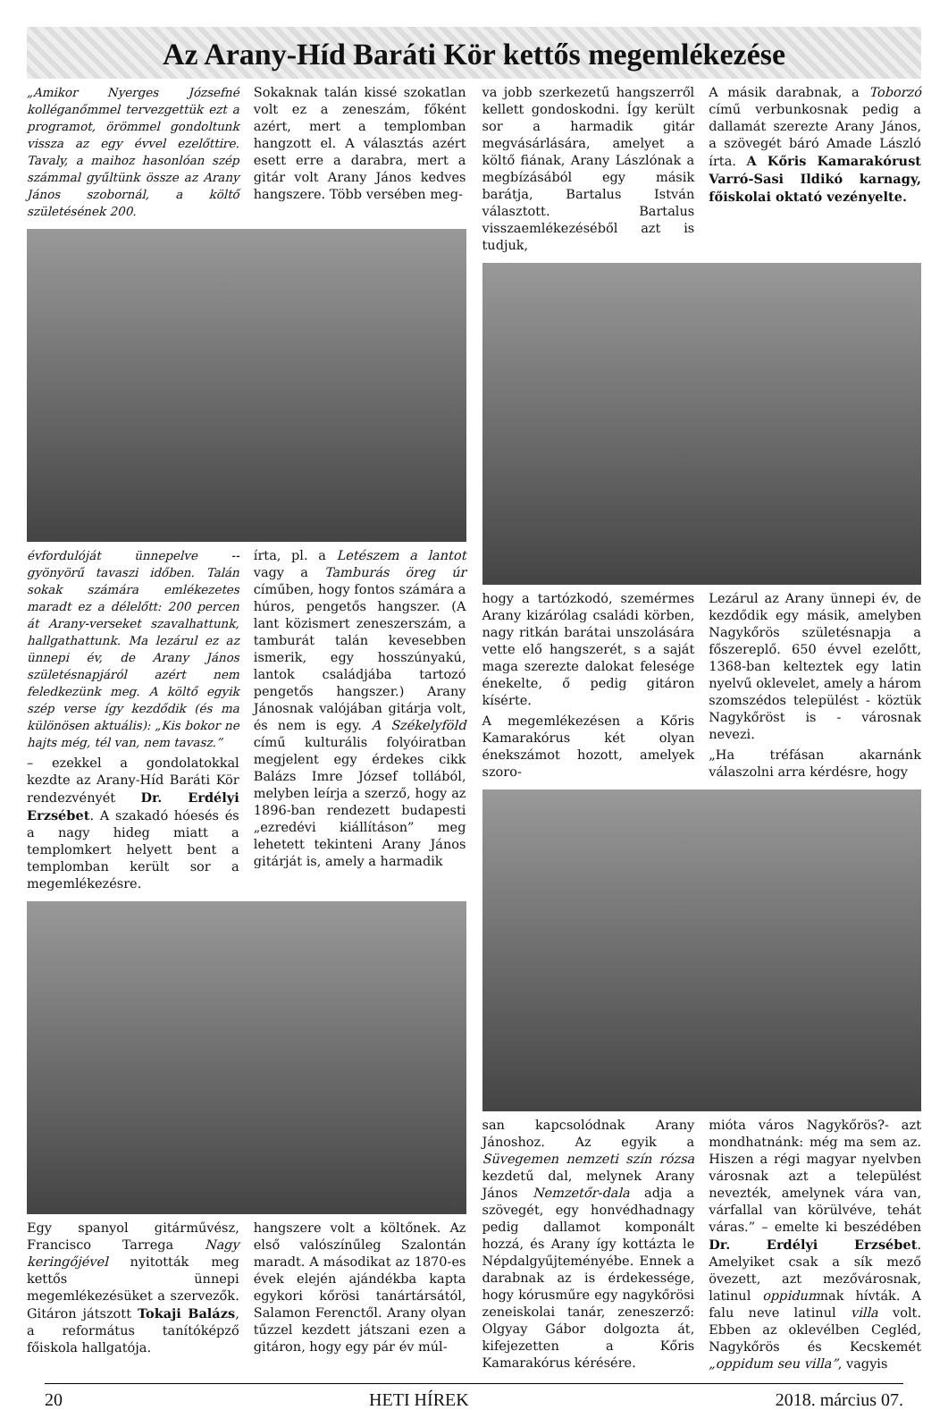Az Arany-Híd Baráti Kör kettős megemlékezése
„Amikor Nyerges Józsefné kolléganőmmel tervezgettük ezt a programot, örömmel gondoltunk vissza az egy évvel ezelőttire. Tavaly, a maihoz hasonlóan szép számmal gyűltünk össze az Arany János szobornál, a költő születésének 200.
Sokaknak talán kissé szokatlan volt ez a zeneszám, főként azért, mert a templomban hangzott el. A választás azért esett erre a darabra, mert a gitár volt Arany János kedves hangszere. Több versében meg-
évfordulóját ünnepelve -- gyönyörű tavaszi időben. Talán sokak számára emlékezetes maradt ez a délelőtt: 200 percen át Arany-verseket szavalhattunk, hallgathattunk. Ma lezárul ez az ünnepi év, de Arany János születésnapjáról azért nem feledkezünk meg. A költő egyik szép verse így kezdődik (és ma különösen aktuális): „Kis bokor ne hajts még, tél van, nem tavasz.”
– ezekkel a gondolatokkal kezdte az Arany-Híd Baráti Kör rendezvényét Dr. Erdélyi Erzsébet. A szakadó hóesés és a nagy hideg miatt a templomkert helyett bent a templomban került sor a megemlékezésre.
írta, pl. a Letészem a lantot vagy a Tamburás öreg úr címűben, hogy fontos számára a húros, pengetős hangszer. (A lant közismert zeneszerszám, a tamburát talán kevesebben ismerik, egy hosszúnyakú, lantok családjába tartozó pengetős hangszer.) Arany Jánosnak valójában gitárja volt, és nem is egy. A Székelyföld című kulturális folyóiratban megjelent egy érdekes cikk Balázs Imre József tollából, melyben leírja a szerző, hogy az 1896-ban rendezett budapesti „ezredévi kiállításon” meg lehetett tekinteni Arany János gitárját is, amely a harmadik
Egy spanyol gitárművész, Francisco Tarrega Nagy keringőjével nyitották meg kettős ünnepi megemlékezésüket a szervezők. Gitáron játszott Tokaji Balázs, a református tanítóképző főiskola hallgatója.
hangszere volt a költőnek. Az első valószínűleg Szalontán maradt. A másodikat az 1870-es évek elején ajándékba kapta egykori kőrösi tanártársától, Salamon Ferenctől. Arany olyan tűzzel kezdett játszani ezen a gitáron, hogy egy pár év múl-
va jobb szerkezetű hangszerről kellett gondoskodni. Így került sor a harmadik gitár megvásárlására, amelyet a költő fiának, Arany Lászlónak a megbízásából egy másik barátja, Bartalus István választott. Bartalus visszaemlékezéséből azt is tudjuk,
A másik darabnak, a Toborzó című verbunkosnak pedig a dallamát szerezte Arany János, a szövegét báró Amade László írta. A Kőris Kamarakórust Varró-Sasi Ildikó karnagy, főiskolai oktató vezényelte.
hogy a tartózkodó, szemérmes Arany kizárólag családi körben, nagy ritkán barátai unszolására vette elő hangszerét, s a saját maga szerezte dalokat felesége énekelte, ő pedig gitáron kísérte.
A megemlékezésen a Kőris Kamarakórus két olyan énekszámot hozott, amelyek szoro-
Lezárul az Arany ünnepi év, de kezdődik egy másik, amelyben Nagykőrös születésnapja a főszereplő. 650 évvel ezelőtt, 1368-ban kelteztek egy latin nyelvű oklevelet, amely a három szomszédos települést - köztük Nagykőröst is - városnak nevezi.
„Ha tréfásan akarnánk válaszolni arra kérdésre, hogy
san kapcsolódnak Arany Jánoshoz. Az egyik a Süvegemen nemzeti szín rózsa kezdetű dal, melynek Arany János Nemzetőr-dala adja a szövegét, egy honvédhadnagy pedig dallamot komponált hozzá, és Arany így kottázta le Népdalgyűjteményébe. Ennek a darabnak az is érdekessége, hogy kórusműre egy nagykőrösi zeneiskolai tanár, zeneszerző: Olgyay Gábor dolgozta át, kifejezetten a Kőris Kamarakórus kérésére.
mióta város Nagykőrös?- azt mondhatnánk: még ma sem az. Hiszen a régi magyar nyelvben városnak azt a települést nevezték, amelynek vára van, várfallal van körülvéve, tehát váras.” – emelte ki beszédében Dr. Erdélyi Erzsébet. Amelyiket csak a sík mező övezett, azt mezővárosnak, latinul oppidumnak hívták. A falu neve latinul villa volt. Ebben az oklevélben Cegléd, Nagykőrös és Kecskemét „oppidum seu villa”, vagyis
20 HETI HÍREK 2018. március 07.